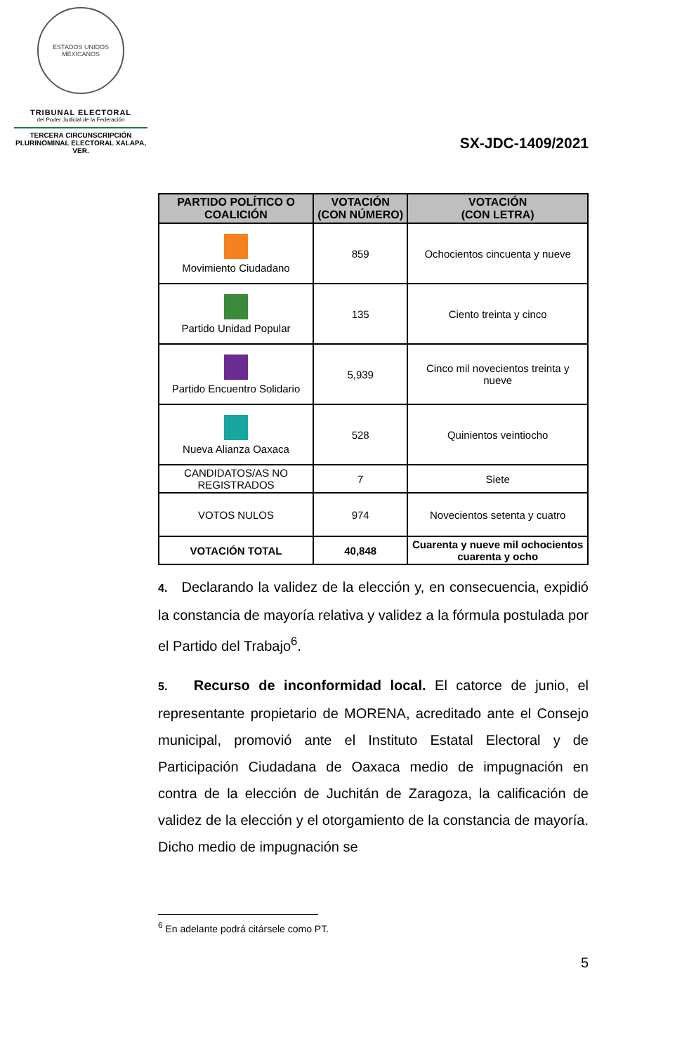ESTADOS UNIDOS MEXICANOS
TRIBUNAL ELECTORAL
del Poder Judicial de la Federación
TERCERA CIRCUNSCRIPCIÓN PLURINOMINAL ELECTORAL XALAPA, VER.
SX-JDC-1409/2021
| PARTIDO POLÍTICO O COALICIÓN | VOTACIÓN (CON NÚMERO) | VOTACIÓN (CON LETRA) |
| --- | --- | --- |
| Movimiento Ciudadano | 859 | Ochocientos cincuenta y nueve |
| Partido Unidad Popular | 135 | Ciento treinta y cinco |
| Partido Encuentro Solidario | 5,939 | Cinco mil novecientos treinta y nueve |
| Nueva Alianza Oaxaca | 528 | Quinientos veintiocho |
| CANDIDATOS/AS NO REGISTRADOS | 7 | Siete |
| VOTOS NULOS | 974 | Novecientos setenta y cuatro |
| VOTACIÓN TOTAL | 40,848 | Cuarenta y nueve mil ochocientos cuarenta y ocho |
4. Declarando la validez de la elección y, en consecuencia, expidió la constancia de mayoría relativa y validez a la fórmula postulada por el Partido del Trabajo<sup>6</sup>.
5. Recurso de inconformidad local. El catorce de junio, el representante propietario de MORENA, acreditado ante el Consejo municipal, promovió ante el Instituto Estatal Electoral y de Participación Ciudadana de Oaxaca medio de impugnación en contra de la elección de Juchitán de Zaragoza, la calificación de validez de la elección y el otorgamiento de la constancia de mayoría. Dicho medio de impugnación se
<sup>6</sup> En adelante podrá citársele como PT.
5